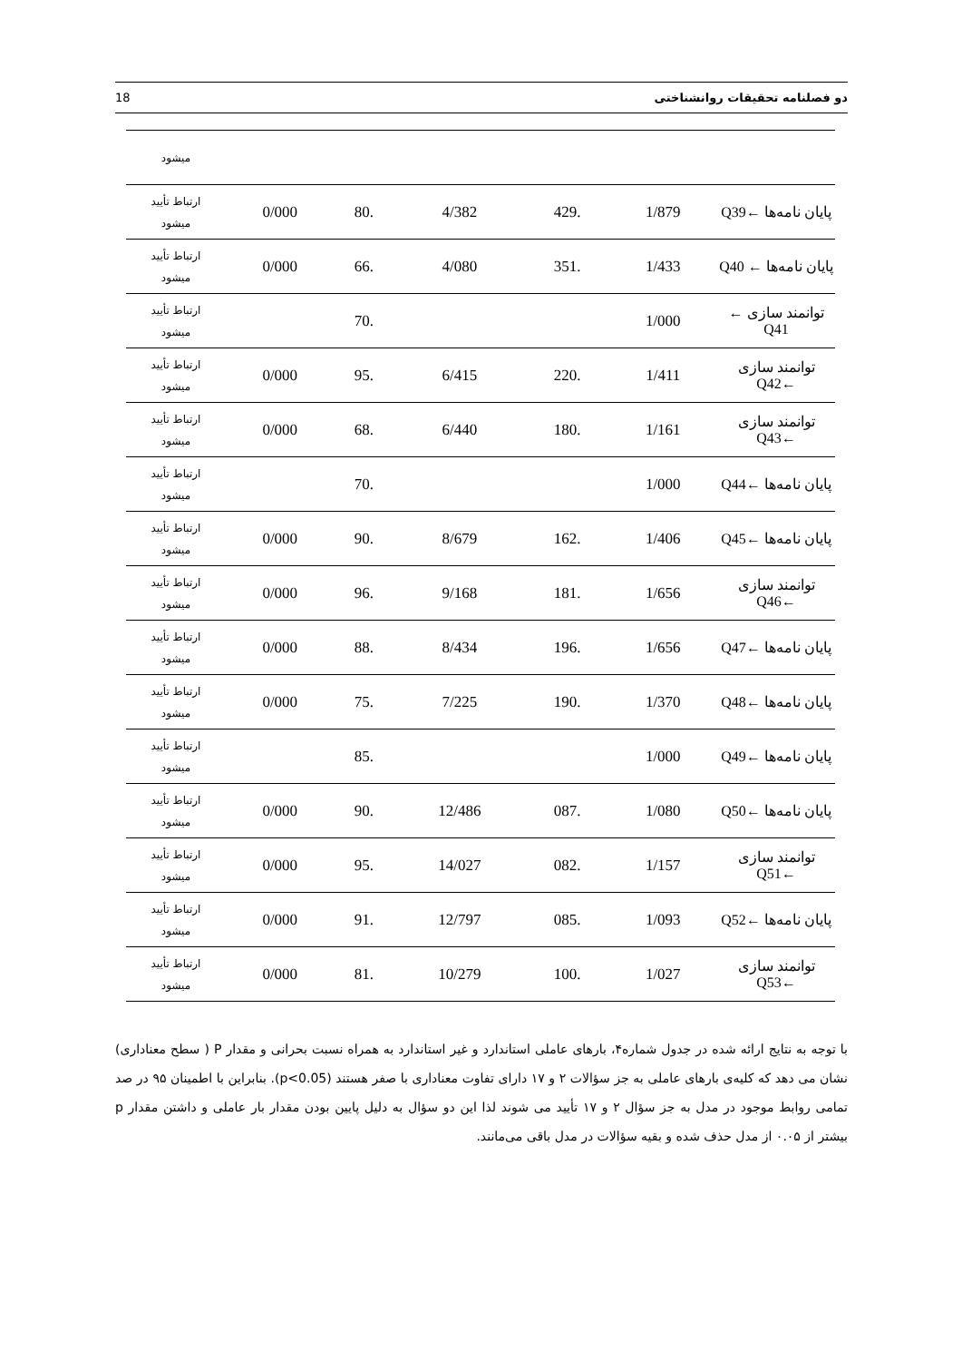18 دو فصلنامه تحقیقات روانشناختی
| | | | | | | میشود |
| پایان نامه‌ها ←Q39 | 1/879 | .429 | 4/382 | .80 | 0/000 | ارتباط تأیید میشود |
| پایان نامه‌ها ← Q40 | 1/433 | .351 | 4/080 | .66 | 0/000 | ارتباط تأیید میشود |
| توانمند سازی ← Q41 | 1/000 | | | .70 | | ارتباط تأیید میشود |
| توانمند سازی ←Q42 | 1/411 | .220 | 6/415 | .95 | 0/000 | ارتباط تأیید میشود |
| توانمند سازی ←Q43 | 1/161 | .180 | 6/440 | .68 | 0/000 | ارتباط تأیید میشود |
| پایان نامه‌ها ←Q44 | 1/000 | | | .70 | | ارتباط تأیید میشود |
| پایان نامه‌ها ←Q45 | 1/406 | .162 | 8/679 | .90 | 0/000 | ارتباط تأیید میشود |
| توانمند سازی ←Q46 | 1/656 | .181 | 9/168 | .96 | 0/000 | ارتباط تأیید میشود |
| پایان نامه‌ها ←Q47 | 1/656 | .196 | 8/434 | .88 | 0/000 | ارتباط تأیید میشود |
| پایان نامه‌ها ←Q48 | 1/370 | .190 | 7/225 | .75 | 0/000 | ارتباط تأیید میشود |
| پایان نامه‌ها ←Q49 | 1/000 | | | .85 | | ارتباط تأیید میشود |
| پایان نامه‌ها ←Q50 | 1/080 | .087 | 12/486 | .90 | 0/000 | ارتباط تأیید میشود |
| توانمند سازی ←Q51 | 1/157 | .082 | 14/027 | .95 | 0/000 | ارتباط تأیید میشود |
| پایان نامه‌ها ←Q52 | 1/093 | .085 | 12/797 | .91 | 0/000 | ارتباط تأیید میشود |
| توانمند سازی ←Q53 | 1/027 | .100 | 10/279 | .81 | 0/000 | ارتباط تأیید میشود |
با توجه به نتایج ارائه شده در جدول شماره۴، بارهای عاملی استاندارد و غیر استاندارد به همراه نسبت بحرانی و مقدار P ( سطح معناداری) نشان می دهد که کلیه‌ی بارهای عاملی به جز سؤالات ۲ و ۱۷ دارای تفاوت معناداری با صفر هستند (p<0.05). بنابراین با اطمینان ۹۵ در صد تمامی روابط موجود در مدل به جز سؤال ۲ و ۱۷ تأیید می شوند لذا این دو سؤال به دلیل پایین بودن مقدار بار عاملی و داشتن مقدار p بیشتر از ۰.۰۵ از مدل حذف شده و بقیه سؤالات در مدل باقی می‌مانند.